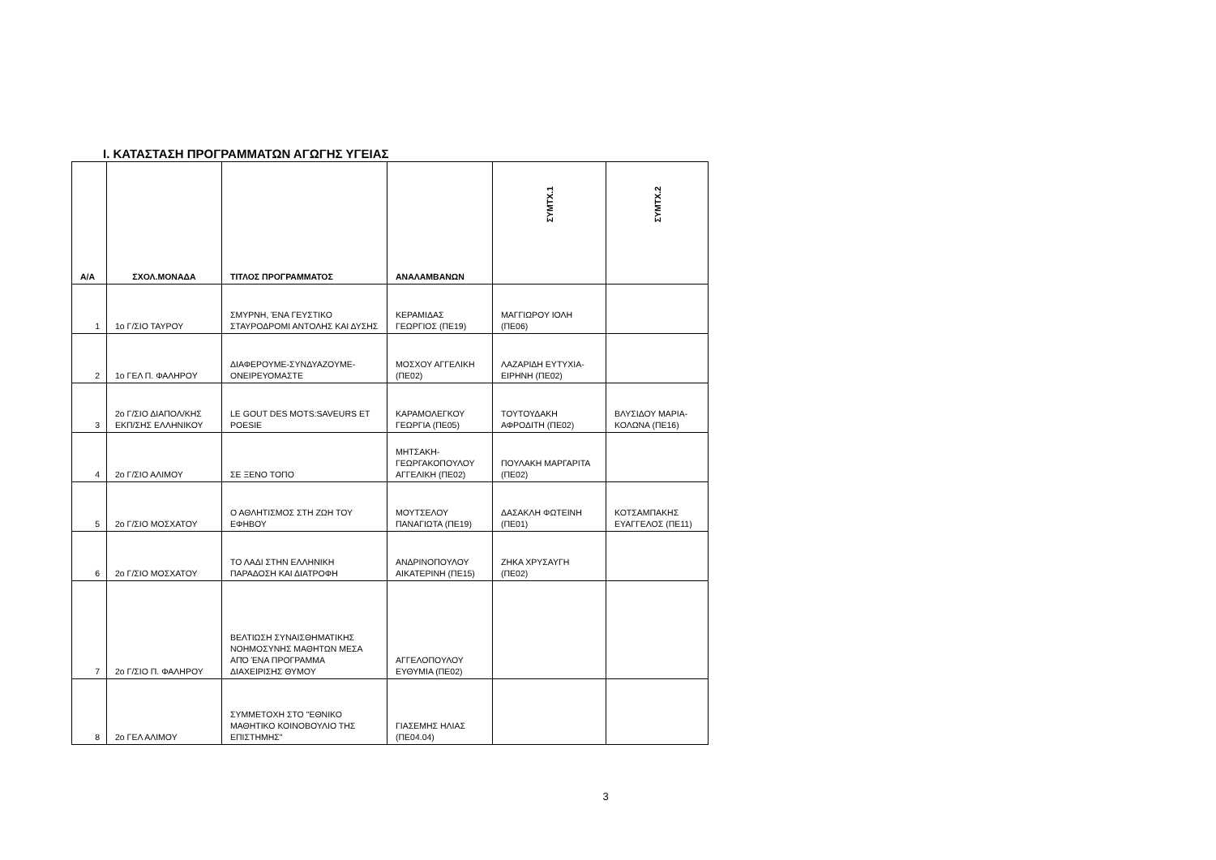Ι. ΚΑΤΑΣΤΑΣΗ ΠΡΟΓΡΑΜΜΑΤΩΝ ΑΓΩΓΗΣ ΥΓΕΙΑΣ
| Α/Α | ΣΧΟΛ.ΜΟΝΑΔΑ | ΤΙΤΛΟΣ ΠΡΟΓΡΑΜΜΑΤΟΣ | ΑΝΑΛΑΜΒΑΝΩΝ | ΣΥΜΤΧ.1 | ΣΥΜΤΧ.2 |
| --- | --- | --- | --- | --- | --- |
| 1 | 1ο Γ/ΣΙΟ ΤΑΥΡΟΥ | ΣΜΥΡΝΗ, ΈΝΑ ΓΕΥΣΤΙΚΟ ΣΤΑΥΡΟΔΡΟΜΙ ΑΝΤΟΛΗΣ ΚΑΙ ΔΥΣΗΣ | ΚΕΡΑΜΙΔΑΣ ΓΕΩΡΓΙΟΣ (ΠΕ19) | ΜΑΓΓΙΩΡΟΥ ΙΟΛΗ (ΠΕ06) | |
| 2 | 1ο ΓΕΛ Π. ΦΑΛΗΡΟΥ | ΔΙΑΦΕΡΟΥΜΕ-ΣΥΝΔΥΑΖΟΥΜΕ-ΟΝΕΙΡΕΥΟΜΑΣΤΕ | ΜΟΣΧΟΥ ΑΓΓΕΛΙΚΗ (ΠΕ02) | ΛΑΖΑΡΙΔΗ ΕΥΤΥΧΙΑ-ΕΙΡΗΝΗ (ΠΕ02) | |
| 3 | 2ο Γ/ΣΙΟ ΔΙΑΠΟΛ/ΚΗΣ ΕΚΠ/ΣΗΣ ΕΛΛΗΝΙΚΟΥ | LE GOUT DES MOTS:SAVEURS ET POESIE | ΚΑΡΑΜΟΛΕΓΚΟΥ ΓΕΩΡΓΙΑ (ΠΕ05) | ΤΟΥΤΟΥΔΑΚΗ ΑΦΡΟΔΙΤΗ (ΠΕ02) | ΒΛΥΣΙΔΟΥ ΜΑΡΙΑ-ΚΟΛΩΝΑ (ΠΕ16) |
| 4 | 2ο Γ/ΣΙΟ ΑΛΙΜΟΥ | ΣΕ ΞΕΝΟ ΤΟΠΟ | ΜΗΤΣΑΚΗ-ΓΕΩΡΓΑΚΟΠΟΥΛΟΥ ΑΓΓΕΛΙΚΗ (ΠΕ02) | ΠΟΥΛΑΚΗ ΜΑΡΓΑΡΙΤΑ (ΠΕ02) | |
| 5 | 2ο Γ/ΣΙΟ ΜΟΣΧΑΤΟΥ | Ο ΑΘΛΗΤΙΣΜΟΣ ΣΤΗ ΖΩΗ ΤΟΥ ΕΦΗΒΟΥ | ΜΟΥΤΣΕΛΟΥ ΠΑΝΑΓΙΩΤΑ (ΠΕ19) | ΔΑΣΑΚΛΗ ΦΩΤΕΙΝΗ (ΠΕ01) | ΚΟΤΣΑΜΠΑΚΗΣ ΕΥΑΓΓΕΛΟΣ (ΠΕ11) |
| 6 | 2ο Γ/ΣΙΟ ΜΟΣΧΑΤΟΥ | ΤΟ ΛΑΔΙ ΣΤΗΝ ΕΛΛΗΝΙΚΗ ΠΑΡΑΔΟΣΗ ΚΑΙ ΔΙΑΤΡΟΦΗ | ΑΝΔΡΙΝΟΠΟΥΛΟΥ ΑΙΚΑΤΕΡΙΝΗ (ΠΕ15) | ΖΗΚΑ ΧΡΥΣΑΥΓΗ (ΠΕ02) | |
| 7 | 2ο Γ/ΣΙΟ Π. ΦΑΛΗΡΟΥ | ΒΕΛΤΙΩΣΗ ΣΥΝΑΙΣΘΗΜΑΤΙΚΗΣ ΝΟΗΜΟΣΥΝΗΣ ΜΑΘΗΤΩΝ ΜΕΣΑ ΑΠΌ ΈΝΑ ΠΡΟΓΡΑΜΜΑ ΔΙΑΧΕΙΡΙΣΗΣ ΘΥΜΟΥ | ΑΓΓΕΛΟΠΟΥΛΟΥ ΕΥΘΥΜΙΑ (ΠΕ02) | | |
| 8 | 2ο ΓΕΛ ΑΛΙΜΟΥ | ΣΥΜΜΕΤΟΧΗ ΣΤΟ "ΕΘΝΙΚΟ ΜΑΘΗΤΙΚΟ ΚΟΙΝΟΒΟΥΛΙΟ ΤΗΣ ΕΠΙΣΤΗΜΗΣ" | ΓΙΑΣΕΜΗΣ ΗΛΙΑΣ (ΠΕ04.04) | | |
3